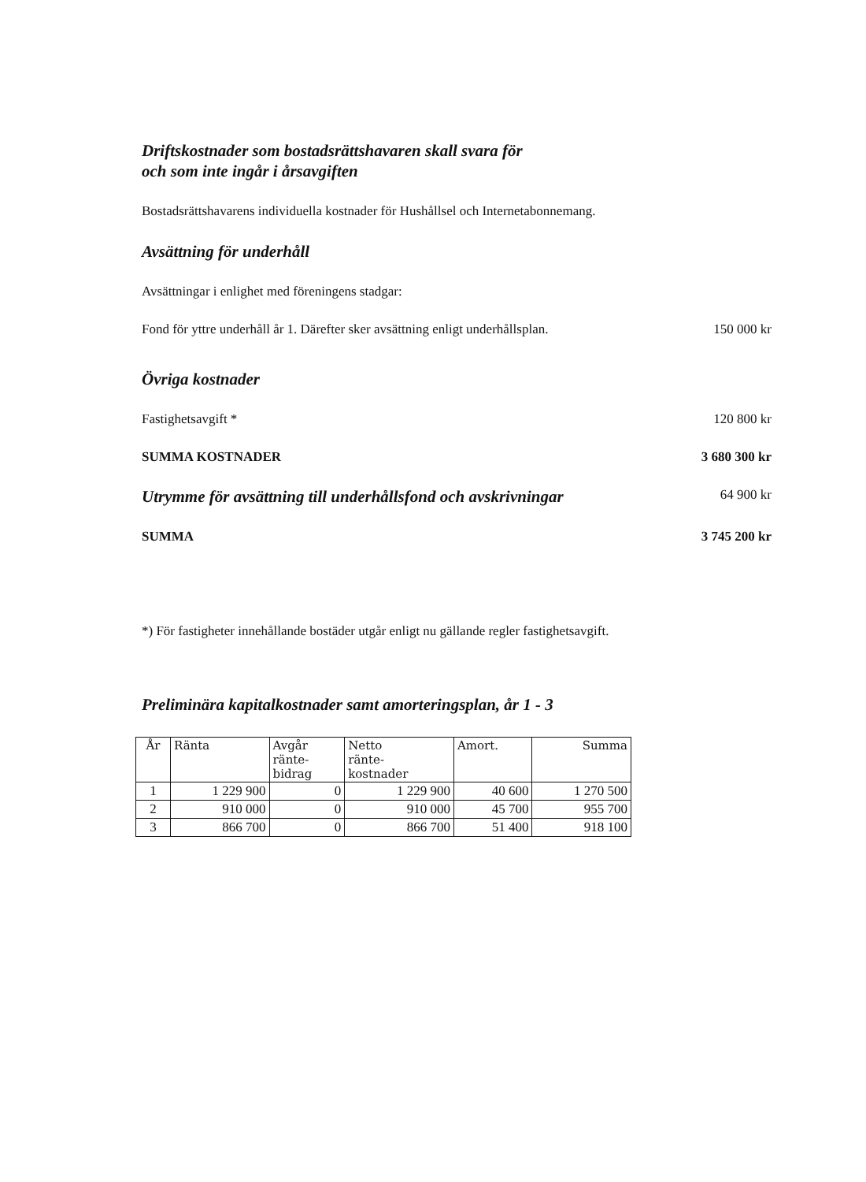Driftskostnader som bostadsrättshavaren skall svara för
och som inte ingår i årsavgiften
Bostadsrättshavarens individuella kostnader för Hushållsel och Internetabonnemang.
Avsättning för underhåll
Avsättningar i enlighet med föreningens stadgar:
Fond för yttre underhåll år 1. Därefter sker avsättning enligt underhållsplan. 150 000 kr
Övriga kostnader
Fastighetsavgift * 120 800 kr
SUMMA KOSTNADER 3 680 300 kr
Utrymme för avsättning till underhållsfond och avskrivningar 64 900 kr
SUMMA 3 745 200 kr
*) För fastigheter innehållande bostäder utgår enligt nu gällande regler fastighetsavgift.
Preliminära kapitalkostnader samt amorteringsplan, år 1 - 3
| År | Ränta | Avgår ränte- bidrag | Netto ränte- kostnader | Amort. | Summa |
| --- | --- | --- | --- | --- | --- |
| 1 | 1 229 900 | 0 | 1 229 900 | 40 600 | 1 270 500 |
| 2 | 910 000 | 0 | 910 000 | 45 700 | 955 700 |
| 3 | 866 700 | 0 | 866 700 | 51 400 | 918 100 |